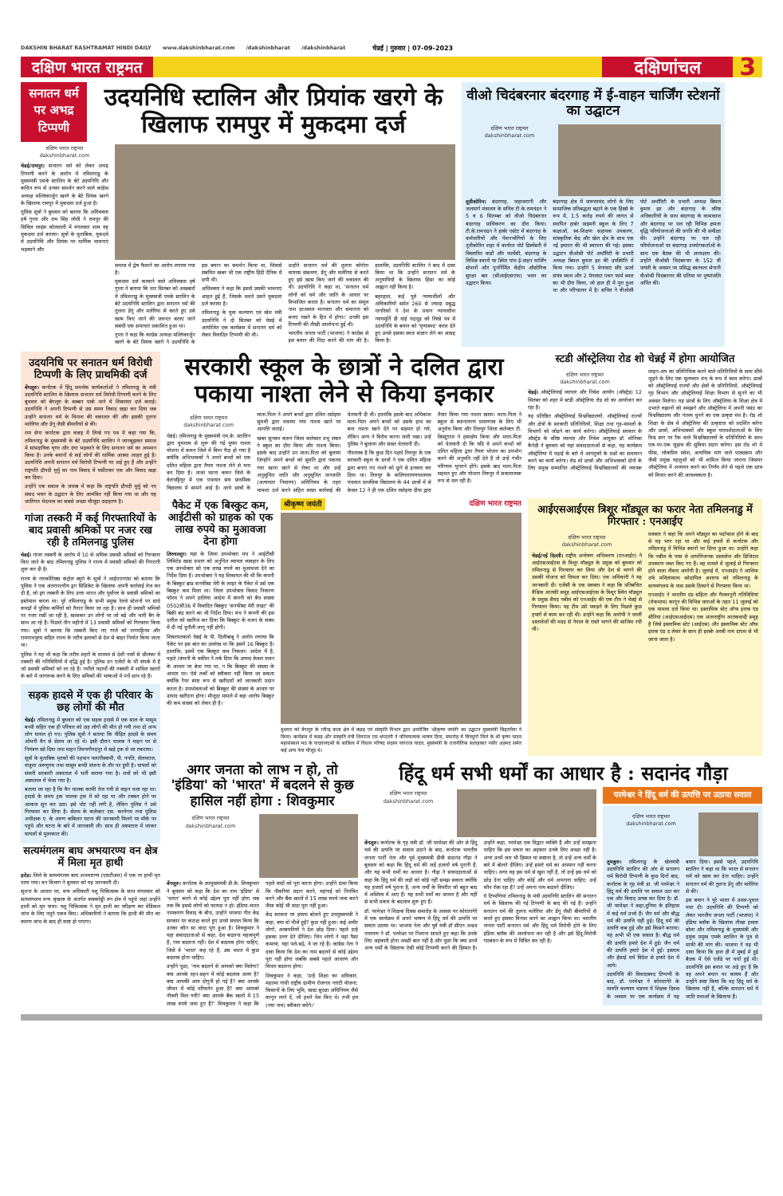DAKSHIN BHARAT RASHTRAMAT HINDI DAILY www.dakshinbharat.com /dakshinbharat /dakshinbharat चेन्नई | गुरुवार | 07-09-2023
दक्षिण भारत राष्ट्रमत दक्षिणांचल 3
सनातन धर्म पर अभद्र टिप्पणी
उदयनिधि स्टालिन और प्रियांक खरगे के खिलाफ रामपुर में मुकदमा दर्ज
दक्षिण भारत राष्ट्रमत
dakshinbharat.com
चेन्नई/रामपुर। सनातन धर्म को लेकर अभद्र टिप्पणी करने के आरोप में तमिलनाडु के मुख्यमंत्री एमके स्टालिन के बेटे उदयनिधि और कथित रूप से उनका समर्थन करने वाले कांग्रेस अध्यक्ष मल्लिकार्जुन खरगे के बेटे प्रियंक खरगे के खिलाफ रामपुर में मुकदमा दर्ज हुआ है।
पुलिस सूत्रों ने बुधवार को बताया कि अधिवक्ता हर्ष गुप्ता और राम सिंह लोधी ने रामपुर की सिविल लाइंस कोतवाली में मंगलवार शाम यह मुकदमा दर्ज कराया। सूत्रों के मुताबिक, मुकदमे में उदयनिधि और प्रियंक पर धार्मिक भावनाएं भड़काने और
समाज में द्वेष फैलाने का आरोप लगाया गया है।
मुकदमा दर्ज करवाने वाले अधिवक्ता हर्ष गुप्ता ने बताया कि चार सितंबर को अखबारों में तमिलनाडु के मुख्यमंत्री एमके स्टालिन के बेटे उदयनिधि स्टालिन द्वारा सनातन धर्म की तुलना डेंगू और मलेरिया से करते हुए उसे खत्म किए जाने की जरूरत बताए जाने संबंधी एक समाचार प्रकाशित हुआ था।
गुप्ता ने कहा कि कांग्रेस अध्यक्ष मल्लिकार्जुन खरगे के बेटे प्रियंक खरगे ने उदयनिधि के इस बयान का समर्थन किया था, जिससे संबंधित खबर भी एक राष्ट्रीय हिंदी दैनिक में छपी थी।
अधिवक्ता ने कहा कि इससे उसकी भावनाएं आहत हुई हैं, जिसके चलते उसने मुकदमा दर्ज कराया है।
तमिलनाडु के युवा कल्याण एवं खेल मंत्री उदयनिधि ने दो सितंबर को चेन्नई में आयोजित एक कार्यक्रम में सनातन धर्म को लेकर विवादित टिप्पणी की थी।
उन्होंने सनातन धर्म की तुलना कोरोना वायरस संक्रमण, डेंगू और मलेरिया से करते हुए इसे खत्म किए जाने की वकालत की थी। उदयनिधि ने कहा था, 'सनातन धर्म लोगों को धर्म और जाति के आधार पर विभाजित करता है। सनातन धर्म का समूल नाश दरअसल मानवता और समानता को बनाए रखने के हित में होगा।' उनकी इस टिप्पणी की तीखी आलोचना हुई थी।
भारतीय जनता पार्टी (भाजपा) ने कांग्रेस से इस बयान की निंदा करने की मांग की है। हालांकि, उदयनिधि स्टालिन ने बाद में दावा किया था कि उन्होंने सनातन धर्म के अनुयायियों के खिलाफ हिंसा का कोई आह्वान नहीं किया है।
बहरहाल, कई पूर्व न्यायाधीशों और अधिकारियों समेत 260 से ज्यादा प्रबुद्ध नागरिकों ने देश के प्रधान न्यायाधीश न्यायमूर्ति डी वाई चंद्रचूड़ को लिखे पत्र में उदयनिधि के बयान को 'घृणास्पद' करार देते हुए उनसे इसका स्वतः संज्ञान लेने का आग्रह किया है।
वीओ चिदंबरनार बंदरगाह में ई-वाहन चार्जिंग स्टेशनों का उद्घाटन
दक्षिण भारत राष्ट्रमत
dakshinbharat.com
तूतीकोरिन। बंदरगाह, जहाजरानी और जलमार्ग मंत्रालय के सचिव टी.के.रामचंद्रन ने 5 व 6 सितम्बर को वीओ चिदंबरनार बंदरगाह प्राधिकरण का दौरा किया। टी.के.रामचंद्रन ने हार्बर एस्टेट में बंदरगाह के कर्मचारियों और पेंशनभोगियों के लिए तूतीकोरिन शहर में कार्यरत पोर्ट डिस्पेंसरी में विस्तारित वार्डों और फार्मेसी, बंदरगाह के विभिन्न स्थानों पर स्थित पांच ई-वाहन चार्जिंग स्टेशनों और पुनर्निर्मित केंद्रीय औद्योगिक सुरक्षा बल (सीआईएसएफ) भवन का उद्घाटन किया।
बंदरगाह क्षेत्र में जरूरतमंद लोगों के लिए सामाजिक प्रतिबद्धता बढ़ाने के एक हिस्से के रूप में, 1.5 करोड़ रुपये की लागत से स्थापित हार्बर प्राइमरी स्कूल के लिए 7 कक्षाओं, स्व-शिक्षण सहायक उपकरण, सांस्कृतिक केंद्र और खेल क्षेत्र के साथ एक नई इमारत की भी स्थापना की गई। इसका उद्घाटन वीओसी पोर्ट अथॉरिटी के प्रभारी अध्यक्ष बिमल कुमार झा की उपस्थिति में किया गया। उन्होंने 5 मेगावाट सौर ऊर्जा संयंत्र स्थल और 2 मेगावाट पवन फार्म स्थल का भी दौरा किया, जो हाल ही में पूरा हुआ था और परिचालन में है। सचिव ने वीओसी पोर्ट अथॉरिटी के प्रभारी अध्यक्ष बिमल कुमार झा और बंदरगाह के वरिष्ठ अधिकारियों के साथ बंदरगाह के कामकाज और बंदरगाह पर चल रही विभिन्न क्षमता वृद्धि परियोजनाओं की प्रगति की भी समीक्षा की। उन्होंने बंदरगाह पर चल रही परियोजनाओं पर बंदरगाह उपयोगकर्ताओं के साथ एक बैठक की भी अध्यक्षता की। उन्होंने वीओसी चिदंबरनार के 152 वीं जयंती के अवसर पर प्रसिद्ध स्वतंत्रता सेनानी वीओसी चिदंबरनार की प्रतिमा पर पुष्पांजलि अर्पित की।
उदयनिधि पर सनातन धर्म विरोधी टिप्पणी के लिए प्राथमिकी दर्ज
बेंगलूरु। कर्नाटक में हिंदू समर्थक कार्यकर्ताओं ने तमिलनाडु के मंत्री उदयनिधि स्टालिन के खिलाफ सनातन धर्म विरोधी टिप्पणी करने के लिए बुधवार को बेंगलूरु के कब्बन पार्क थाने में शिकायत दर्ज कराई। उदयनिधि ने अपनी टिप्पणी से उस समय विवाद खड़ा कर दिया जब उन्होंने सनातन धर्म के विनाश की वकालत की और इसकी तुलना मलेरिया और डेंगू जैसी बीमारियों से की।
राम सेना कर्नाटक द्वारा कन्नड़ में लिखे गए पत्र में कहा गया कि, तमिलनाडु के मुख्यमंत्री के बेटे उदयनिधि स्टालिन ने जानबूझकर समाज में सांप्रदायिक घृणा और दंगा भड़काने के लिए सनातन धर्म का अपमान किया है। उनके बयानों से कई लोगों की धार्मिक आस्था आहत हुई है। उदयनिधि अपनी सनातन धर्म विरोधी टिप्पणी पर अड़े हुए हैं और उन्होंने राष्ट्रपति द्रौपदी मुर्मु का नाम विवाद में घसीटकर एक और विवाद खड़ा कर दिया।
उन्होंने एक सवाल के जवाब में कहा कि राष्ट्रपति द्रौपदी मुर्मु को नए संसद भवन के उद्घाटन के लिए आमंत्रित नहीं किया गया था और यह जातिगत भेदभाव का सबसे अच्छा मौजूदा उदाहरण है।
गांजा तस्करी में कई गिरफ्तारियों के बाद प्रवासी श्रमिकों पर नजर रख रही है तमिलनाडु पुलिस
चेन्नई। गांजा तस्करी के आरोप में 10 से अधिक प्रवासी श्रमिकों को गिरफ्तार किए जाने के बाद तमिलनाडु पुलिस ने राज्य में प्रवासी श्रमिकों की निगरानी शुरू कर दी है।
राज्य के नारकोटिक्स कंट्रोल ब्यूरो के सूत्रों ने आईएएनएस को बताया कि पुलिस ने एक अंतरराज्यीय ड्रग सिंडिकेट के खिलाफ अपनी कार्रवाई तेज कर दी है, जो ड्रग तस्करी के लिए उत्तर भारत और पूर्वोत्तर के प्रवासी श्रमिकों का इस्तेमाल करता था। पूरे तमिलनाडु के सभी प्रमुख रेलवे स्टेशनों पर सादे कपड़ों में पुलिस कर्मियों को तैनात किया जा रहा है। साथ ही प्रवासी श्रमिकों पर नजर रखी जा रही है, खासकर उन लोगों पर जो बड़े और भारी बैग के साथ आ रहे हैं। पिछले तीन महीनों में 13 प्रवासी श्रमिकों को गिरफ्तार किया गया। सूत्रों ने बताया कि तस्करी किए गए गांजे को नागपट्टिनम और रामनाथपुरम सहित राज्य के तटीय इलाकों से देश से बाहर निर्यात किया जाता था।
पुलिस ने यह भी कहा कि तटीय शहरों के माध्यम से देशी नावों से श्रीलंका में तस्करी की गतिविधियों में वृद्धि हुई है। पुलिस उन एजेंटों के भी संपर्क में है जो प्रवासी श्रमिकों को ला रहे हैं। नशीले पदार्थों की तस्करी में शामिल खतरों के बारे में जागरूक करने के लिए श्रमिकों की भाषाओं में पर्चे छाप रहे हैं।
सड़क हादसे में एक ही परिवार के छह लोगों की मौत
चेन्नई। तमिलनाडु में बुधवार को एक सड़क हादसे में एक साल के मासूम बच्ची सहित एक ही परिवार को छह लोगों की मौत हो गयी तथा दो अन्य लोग घायल हो गए। पुलिस सूत्रों ने बताया कि पीड़ित हादसे के समय ओमनी वैन से सेलम जा रहे थे। इसी दौरान चालक ने वाहन पर से नियंत्रण खो दिया तथा वाहन तिरुपगौनदनूर में खड़े ट्रक से जा टकराया।
सूत्रों के मुताबिक मृतकों की पहचान पलानीस्वामी, पी. पपति, सेलवराज, मंजूला अरुणुगम तथा मासूम बच्ची संजना के तौर पर हुयी है। घायलों को संकरी सरकारी अस्पताल में भर्ती कराया गया है। शवों को भी इसी अस्पताल में भेजा गया है।
बताया जा रहा है कि वैन चालक काफी तेज गयी से वाहन चला रहा था। हादसे के समय ट्रक चालक ट्रक में सो रहा था और टक्कर होने पर आवाज सुन कर उठा। इसे चोट नहीं लगी है, लेकिन पुलिस ने उसे गिरफ्तार कर लिया है। सेलम के कलेक्टर एस. करनेगम तथा पुलिस अधीक्षक ए. के अरुण कबिलन घटना की जानकारी मिलने पर मौके पर पहुंचे और घटना के बारे में जानकारी ली। साथ ही अस्पताल में जाकर घायलों से मुलाकात की।
सत्यमंगलम बाघ अभयारण्य वन क्षेत्र में मिला मृत हाथी
इरोड। जिले के सत्यमंगलम बाघ अभयारण्य (एसटीआर) में एक नर हाथी मृत पाया गया। वन विभाग ने बुधवार को यह जानकारी दी।
सूचना के आधार पर, वन्य अधिकारी पशु चिकित्सक के साथ मंगलवार को सत्यमंगलम वन्य श्रृंखला के अंतर्गत कक्करेड्डी वन क्षेत्र में पहुंचे जहां उन्होंने हाथी को मृत पाया। पशु चिकित्सक ने मृत हाथी का परीक्षण कर मेडिकल जांच के लिए नमूने एकत्र किए। अधिकारियों ने बताया कि हाथी की मौत का कारण जांच के बाद ही स्पष्ट हो पाएगा।
सरकारी स्कूल के छात्रों ने दलित द्वारा पकाया नाश्ता लेने से किया इनकार
दक्षिण भारत राष्ट्रमत
dakshinbharat.com
चेन्नई। तमिलनाडु के मुख्यमंत्री एम.के. स्टालिन द्वारा धूमधाम से शुरू की गई मुफ्त नाश्ता योजना में करूर जिले में विघ्न पैदा हो गया है क्योंकि अभिभावकों ने अपने बच्चों को एक दलित महिला द्वारा तैयार नाश्ता लेने से मना कर दिया है। ताजा घटना करूर जिले के वेलंचट्टियूर में एक पंचायत संघ प्राथमिक विद्यालय में सामने आई है। आधे छात्रों के माता-पिता ने अपने बच्चों द्वारा दलित रसोइया सुमथी द्वारा पकाया गया नाश्ता खाने पर आपत्ति जताई।
खबर सुनकर करूर जिला कलेक्टर प्रभु शंकर ने स्कूल का दौरा किया और नाश्ता किया। इसके बाद उन्होंने उन माता-पिता को बुलाया जिन्होंने अपने बच्चों को सुमति द्वारा पकाया गया खाना खाने से रोका था और उन्हें अनुसूचित जाति और अनुसूचित जनजाति (अत्याचार निवारण) अधिनियम के तहत मामला दर्ज करने सहित सख्त कार्रवाई की चेतावनी दी थी। हालांकि इसके बाद अधिकांश माता-पिता अपने बच्चों को उसके हाथ का बना नाश्ता खाने देने पर सहमत हो गये, लेकिन अन्य ने विरोध करना जारी रखा। उन्हें पुलिस ने बुलाया और सख्त चेतावनी दी।
गौरतलब है कि कुछ दिन पहले तिरुपुर के एक सरकारी स्कूल के छात्रों ने एक दलित महिला द्वारा बनाए गए नाश्ते को छूने से इनकार कर दिया था। तिरुपुर के कलिंगारायणपालयम पंचायत प्राथमिक विद्यालय के 44 छात्रों में से केवल 12 ने ही एक दलित रसोइया दीपा द्वारा तैयार किया गया नाश्ता खाया। माता-पिता ने स्कूल से स्थानांतरण प्रमाणपत्र के लिए भी अनुरोध किया और तिरुपुर जिला कलेक्टर टी. क्रिस्टुराज ने हस्तक्षेप किया और माता-पिता को चेतावनी दी कि यदि वे अपने बच्चों को दलित महिला द्वारा तैयार भोजन का उपभोग करने की अनुमति नहीं देते हैं तो उन्हें गंभीर परिणाम भुगतने होंगे। इसके बाद माता-पिता सहमत हुए और योजना तिरुपुर में सकारात्मक रूप से चल रही है।
स्टडी ऑस्ट्रेलिया रोड शो चेन्नई में होगा आयोजित
दक्षिण भारत राष्ट्रमत
dakshinbharat.com
चेन्नई। ऑस्ट्रेलियाई व्यापार और निवेश आयोग (ऑस्ट्रेड) 12 सितंबर को शहर में स्टडी ऑस्ट्रेलिया रोड शो का आयोजन कर रहा है।
यह प्रतिष्ठित ऑस्ट्रेलियाई विश्वविद्यालयों, ऑस्ट्रेलियाई राज्यों और क्षेत्रों के सरकारी प्रतिनिधियों, शिक्षा तथा गृह-मामलों के विभागों को जोड़ने का कार्य करेगा। ऑस्ट्रेलियाई सरकार के ऑस्ट्रेड के वरिष्ठ व्यापार और निवेश आयुक्त डॉ. मोनिका कैनेडी ने बुधवार को यहां संवाददाताओं से कहा, यह कार्यक्रम ऑस्ट्रेलिया में पढ़ाई के बारे में आगंतुकों के प्रश्नों का समाधान करने का कार्य करेगा। रोड शो छात्रों और अभिभावकों दोनों के लिए प्रमुख सम्मानित ऑस्ट्रेलियाई विश्वविद्यालयों की व्यापक लाइन-अप का प्रतिनिधित्व करने वाले प्रतिनिधियों के साथ सीधे जुड़ने के लिए एक मूल्यवान मंच के रूप में काम करेगा। छात्रों को ऑस्ट्रेलियाई राज्यों और क्षेत्रों के प्रतिनिधियों, ऑस्ट्रेलियाई गृह विभाग और ऑस्ट्रेलियाई शिक्षा विभाग से सुनने का भी अवसर मिलेगा। यह छात्रों के लिए ऑस्ट्रेलिया के शिक्षा क्षेत्र में उभरते रुझानों को समझने और ऑस्ट्रेलिया में अपनी पसंद का विश्वविद्यालय और गंतव्य चुनने का एक उत्कृष्ट मंच है। रोड शो शिक्षा के क्षेत्र में ऑस्ट्रेलिया की उत्कृष्टता को प्रदर्शित करेगा और छात्रों, अभिभावकों और स्कूल परामर्शदाताओं के लिए विश्व स्तर पर रैंक वाले विश्वविद्यालयों के प्रतिनिधियों के साथ एक-पर-एक जुड़ाव की सुविधा प्रदान करेगा। इस रोड शो में फीस, लोकप्रिय प्रवेश, अत्यधिक मांग वाले पाठ्यक्रम और जैसी प्रमुख पहलुओं को भी शामिल किया जाएगा जिसपर ऑस्ट्रेलिया में अध्ययन करने का निर्णय लेने से पहले एक छात्र को विचार करने की आवश्यकता है।
पैकेट में एक बिस्कुट कम, आईटीसी को ग्राहक को एक लाख रुपये का मुआवजा देना होगा
तिरुवल्लुर। यहां के जिला उपभोक्ता मंच ने आईटीसी लिमिटेड खाद्य प्रभाग को अनुचित व्यापार व्यवहार के लिए एक उपभोक्ता को एक लाख रुपये का मुआवजा देने का निर्देश दिया है। उपभोक्ता ने यह शिकायत की थी कि कंपनी के बिस्कुट ब्रांड सनफीस्ट मेरी के लाइट के पैकेट में उसे एक बिस्कुट कम मिला था। जिला उपभोक्ता विवाद निवारण फोरम ने अपने हालिया आदेश में कंपनी को बैच संख्या 0502सी36 में विवादित बिस्कुट 'सनफीस्ट मेरी लाइट' की बिक्री बंद करने का भी निर्देश दिया। मंच ने कंपनी की इस दलील को खारिज कर दिया कि बिस्कुट के वजन के संबंध में दी गई चुनौती लागू नहीं होगी।
शिकायतकर्ता चेन्नई के पी. दिलीबाबू ने आरोप लगाया कि पैकेट पर इस बात का उल्लेख था कि इसमें 16 बिस्कुट हैं। हालांकि, इसमें एक बिस्कुट कम निकला। आदेश में है, पहले (कंपनी के वकील ने तर्क दिया कि उत्पाद केवल वजन के आधार पर बेचा गया था, न कि बिस्कुट की संख्या के आधार पर। ऐसे तर्कों को स्वीकार नहीं किया जा सकता क्योंकि रैपर स्पष्ट रूप से खरीदारों को जानकारी प्रदान करता है। उपभोक्ताओं को बिस्कुट की संख्या के आधार पर उत्पाद खरीदना होगा। मौजूदा मामले में बड़ा आरोप बिस्कुट की कम संख्या को लेकर ही है।
श्रीकृष्ण जयंती दक्षिण भारत राष्ट्रमत
बुधवार को बेंगलूरु के रवीन्द्र कला क्षेत्र में कन्नड़ एवं संस्कृति विभाग द्वारा आयोजित 'श्रीकृष्ण जयंती' का उद्घाटन मुख्यमंत्री सिद्दरामैया ने किया। कार्यक्रम में कन्नड़ और संस्कृति मंत्री शिवराज एस थंगदागी ने परिचयात्मक भाषण दिया, समारोह में चित्रदुर्गा जिले के श्री कृष्ण यादव महासंस्थान मठ के यादवानंदश्री के सान्निध्य में विधान परिषद सदस्य नागराज यादव, मुख्यमंत्री के राजनीतिक सलाहकार नसीर अहमद समेत कई अन्य नेता मौजूद थे।
आईएसआईएस त्रिशूर मॉड्यूल का फरार नेता तमिलनाडु में गिरफ्तार : एनआईए
दक्षिण भारत राष्ट्रमत
dakshinbharat.com
चेन्नई/नई दिल्ली। राष्ट्रीय अन्वेषण अभिकरण (एनआईए) ने आईएसआईएस के त्रिशूर मॉड्यूल के प्रमुख को बुधवार को तमिलनाडु से गिरफ्तार कर लिया और देश से भागने की उसकी योजना को विफल कर दिया। एक अधिकारी ने यह जानकारी दी। एजेंसी के एक प्रवक्ता ने कहा कि प्रतिबंधित वैश्विक आतंकी समूह आईएसआईएस के त्रिशूर स्थित मॉड्यूल के प्रमुख सैयद नबील को एनआईए की एक टीम ने चेन्नई से गिरफ्तार किया। यह टीम उसे पकड़ने के लिए पिछले कुछ हफ्तों से काम कर रही थी। उन्होंने कहा कि आरोपी ने जाली दस्तावेजों की मदद से नेपाल के रास्ते भागने की साजिश रची थी।
प्रवक्ता ने कहा कि अपने मॉड्यूल का पर्दाफाश होने के बाद से वह भाग रहा था और कई हफ्तों से कर्नाटक और तमिलनाडु में विभिन्न स्थानों पर छिपा हुआ था। उन्होंने कहा कि नबील के पास से आपत्तिजनक दस्तावेज और डिजिटल उपकरण जब्त किए गए हैं। वह मामले में जुलाई से गिरफ्तार होने वाला तीसरा आरोपी है। जुलाई में, एनआईए ने आशिफ उर्फ मथिलाकाथ कोदायिल अशरफ को तमिलनाडु के सत्यमंगलम के पास उसके ठिकाने से गिरफ्तार किया था।
एनआईए ने भारतीय दंड संहिता और गैरकानूनी गतिविधियां (रोकथाम) कानून की विभिन्न धाराओं के तहत 11 जुलाई को एक मामला दर्ज किया था। इस्लामिक स्टेट ऑफ इराक एंड सीरिया (आईएसआईएस) एक अंतरराष्ट्रीय आतंकवादी समूह है जिसे इस्लामिक स्टेट (आईएस) और इस्लामिक स्टेट ऑफ इराक एंड द लेवंत के साथ ही इसके अरबी नाम दाएश से भी जाना जाता है।
अगर जनता को लाभ न हो, तो 'इंडिया' को 'भारत' में बदलने से कुछ हासिल नहीं होगा : शिवकुमार
दक्षिण भारत राष्ट्रमत
dakshinbharat.com
बेंगलूरु। कर्नाटक के उपमुख्यमंत्री डी.के. शिवकुमार ने बुधवार को कहा कि देश का नाम 'इंडिया' से 'भारत' करने से कोई उद्देश्य पूरा नहीं होगा जब तक कि इससे लोगों को फायदा न हो। इंडिया-भारत नामकरण विवाद के बीच, उन्होंने भाजपा नीत केंद्र सरकार पर कटाक्ष करते हुए उनसे सवाल किया कि उनका कौन सा वादा पूरा हुआ है। शिवकुमार ने यहां संवाददाताओं से कहा, देश बदलना महत्वपूर्ण है, नाम बदलना नहीं। देश में बदलाव होना चाहिए, जिसे वे 'भारत' कह रहे हैं, उस भारत में कुछ बदलाव होना चाहिए।
उन्होंने पूछा, 'नाम बदलने से आपको क्या मिलेगा? क्या आपके रहन-सहन में कोई बदलाव आया है? क्या आपकी आय दोगुनी हो गई है? क्या आपके जीवन में कोई परिवर्तन हुआ है? क्या आपको नौकरी मिल गयी? क्या आपके बैंक खातों में 15 लाख रुपये जमा हुए हैं?' शिवकुमार ने कहा कि पहले वादों को पूरा करना होगा। उन्होंने दावा किया कि नौकरियां प्रदान करने, महंगाई को नियंत्रित करने और बैंक खातों में 15 लाख रुपये जमा करने जैसा कोई भी वादा पूरा नहीं हुआ।
केंद्र सरकार पर हमला बोलते हुए उपमुख्यमंत्री ने कहा, क्या वो चीजें हुईं? कुछ नहीं हुआ। कई अमीर लोगों, अरबपतियों ने देश छोड़ दिया। पहले उन्हें इसका उत्तर देने दीजिए। जिन लोगों ने यहां पैसा कमाया, यहां पले-बढ़े, वे जा रहे हैं। कांग्रेस नेता ने दावा किया कि देश का नाम बदलने से कोई उद्देश्य पूरा नहीं होगा जबकि सबसे पहले आचरण और विचार बदलना होगा।
शिवकुमार ने कहा, 'उन्हें शिक्षा का अधिकार, महात्मा गांधी राष्ट्रीय ग्रामीण रोजगार गारंटी योजना, किसानों के लिए भूमि, खाद्य सुरक्षा अधिनियम जैसे कानून लाने दें, जो हमने पेश किए थे। तभी हम (नया नाम) स्वीकार करेंगे।'
हिंदू धर्म सभी धर्मों का आधार है : सदानंद गौड़ा
दक्षिण भारत राष्ट्रमत
dakshinbharat.com
बेंगलूरु। कर्नाटक के गृह मंत्री डॉ. जी परमेश्वर की ओर से हिंदू धर्म की उत्पत्ति पर सवाल उठाने के बाद, कर्नाटक भारतीय जनता पार्टी नेता और पूर्व मुख्यमंत्री डीवी सदानंद गौड़ा ने बुधवार को कहा कि हिंदू धर्म की जड़ें हजारों वर्ष पुरानी हैं, और यह सभी धर्मों का आधार है। गौड़ा ने संवाददाताओं से कहा कि हिंदू धर्म की जड़ों को कोई नहीं समझ सकता क्योंकि यह हजारों वर्ष पुराना है, अन्य धर्मों के विपरीत जो बहुत बाद में अस्तित्व में आए हैं। यह सभी धर्मों का आधार है और यहीं से सभी प्रकार के बदलाव शुरू हुए हैं।
डॉ. परमेश्वर ने शिक्षक दिवस समारोह के अवसर पर कोरातागेरे में एक कार्यक्रम में अपने भाषण में हिंदू धर्म की उत्पत्ति पर सवाल उठाया था। भाजपा नेता और पूर्व मंत्री डॉ सीएन अश्वथ नारायण ने डॉ. परमेश्वर पर निशाना साधते हुए कहा कि उनके लिए अहंकारी होना अच्छी बात नहीं है और पूछा कि क्या उनमें अन्य धर्मों के खिलाफ ऐसी कोई टिप्पणी करने की हिम्मत है। उन्होंने कहा, परमेश्वर एक विद्वान व्यक्ति हैं और उन्हें समझना चाहिए कि इस प्रकार का अहंकार उनके लिए अच्छा नहीं है। अगर उनमें जरा भी हिम्मत या स्पष्टता है, तो उन्हें अन्य धर्मों के बारे में बोलने दीजिए। उन्हें हमारे धर्म का अपमान नहीं करना चाहिए। अगर वह इस धर्म से खुश नहीं है, तो उन्हें इस धर्म को छोड़ देना चाहिए और कोई और धर्म अपनाना चाहिए; उन्हें कौन रोक रहा है? उन्हें अपना नाम बदलने दीजिए।
ये टिप्पणियां तमिलनाडु के मंत्री उदयनिधि स्टालिन की सनातन धर्म के खिलाफ की गई टिप्पणी के बाद की गई हैं। उन्होंने सनातन धर्म की तुलना मलेरिया और डेंगू जैसी बीमारियों से करते हुए इसका विनाश करने का आह्वान किया था। भारतीय जनता पार्टी सनातन धर्म और हिंदू धर्म विरोधी होने के लिए इंडिया ब्लॉक की आलोचना कर रही है और इसे हिंदू-विरोधी गठबंधन के रूप में चित्रित कर रही है।
परमेश्वर ने हिंदू धर्म की उत्पत्ति पर उठाया सवाल
दक्षिण भारत राष्ट्रमत
dakshinbharat.com
तुमकुरु। तमिलनाडु के खेलमंत्री उदयनिधि स्टालिन की ओर से सनातन धर्म विरोधी टिप्पणी के कुछ दिनों बाद, कर्नाटक के गृह मंत्री डा. जी परमेश्वर ने हिंदू धर्म की उत्पत्ति पर सवाल उठा कर एक और विवाद उत्पन्न कर दिया है। डॉ. जी परमेश्वर ने कहा,दुनिया के इतिहास में कई धर्म उभरे हैं। जैन धर्म और बौद्ध धर्म की उत्पत्ति यहीं हुई। हिंदू धर्म की उत्पत्ति कब हुई और इसे किसने बनाया। यह अभी भी एक सवाल है। बौद्ध धर्म की उत्पत्ति हमारे देश में हुई। जैन धर्म की उत्पत्ति हमारे देश में हुई। इस्लाम और ईसाई धर्म विदेश से हमारे देश में आये।
उदयनिधि की विवादास्पद टिप्पणी के बाद, डॉ. परमेश्वर ने कोराटागेरे के मारुति कल्याण मंडपम में शिक्षक दिवस के अवसर पर एक कार्यक्रम में यह बयान दिया। इससे पहले, उदयनिधि स्टालिन ने कहा था कि भारत से सनातन धर्म को खत्म कर देना चाहिए। उन्होंने सनातन धर्म की तुलना डेंगू और मलेरिया से की।
इस बयान ने पूरे भारत में उथल-पुथल मचा दी। उदयनिधि की टिप्पणी को लेकर भारतीय जनता पार्टी (भाजपा) ने इंडिया ब्लॉक के खिलाफ तीखा हमला बोला और तमिलनाडु के मुख्यमंत्री और द्रमुक प्रमुख एमके स्टालिन के पुत्र से माफी की मांग की। भाजपा ने यह भी दावा किया कि हाल ही में मुंबई में हुई बैठक में ऐसे एजेंडे पर चर्चा हुई थी। उदयनिधि इस बयान पर अड़े हुए हैं कि वह अपने बयान पर कायम हैं और उन्होंने स्पष्ट किया कि वह हिंदू धर्म के खिलाफ नहीं हैं, बल्कि सनातन धर्म में जाति प्रथाओं के खिलाफ हैं।